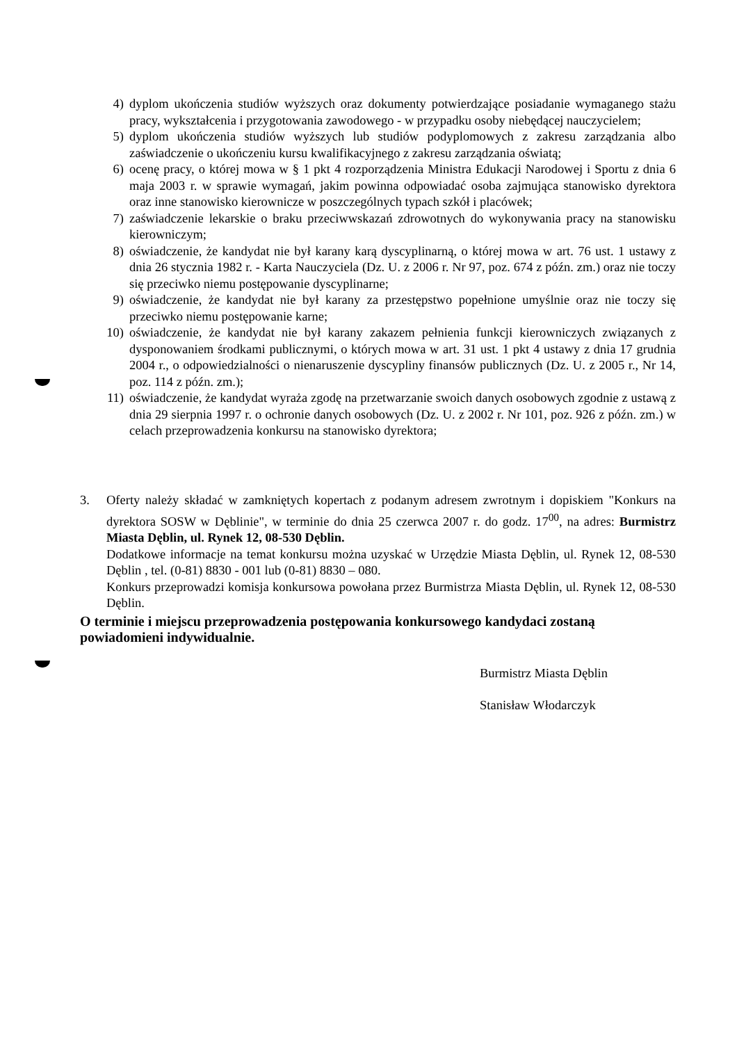4) dyplom ukończenia studiów wyższych oraz dokumenty potwierdzające posiadanie wymaganego stażu pracy, wykształcenia i przygotowania zawodowego - w przypadku osoby niebędącej nauczycielem;
5) dyplom ukończenia studiów wyższych lub studiów podyplomowych z zakresu zarządzania albo zaświadczenie o ukończeniu kursu kwalifikacyjnego z zakresu zarządzania oświatą;
6) ocenę pracy, o której mowa w § 1 pkt 4 rozporządzenia Ministra Edukacji Narodowej i Sportu z dnia 6 maja 2003 r. w sprawie wymagań, jakim powinna odpowiadać osoba zajmująca stanowisko dyrektora oraz inne stanowisko kierownicze w poszczególnych typach szkół i placówek;
7) zaświadczenie lekarskie o braku przeciwwskazań zdrowotnych do wykonywania pracy na stanowisku kierowniczym;
8) oświadczenie, że kandydat nie był karany karą dyscyplinarną, o której mowa w art. 76 ust. 1 ustawy z dnia 26 stycznia 1982 r. - Karta Nauczyciela (Dz. U. z 2006 r. Nr 97, poz. 674 z późn. zm.) oraz nie toczy się przeciwko niemu postępowanie dyscyplinarne;
9) oświadczenie, że kandydat nie był karany za przestępstwo popełnione umyślnie oraz nie toczy się przeciwko niemu postępowanie karne;
10) oświadczenie, że kandydat nie był karany zakazem pełnienia funkcji kierowniczych związanych z dysponowaniem środkami publicznymi, o których mowa w art. 31 ust. 1 pkt 4 ustawy z dnia 17 grudnia 2004 r., o odpowiedzialności o nienaruszenie dyscypliny finansów publicznych (Dz. U. z 2005 r., Nr 14, poz. 114 z późn. zm.);
11) oświadczenie, że kandydat wyraża zgodę na przetwarzanie swoich danych osobowych zgodnie z ustawą z dnia 29 sierpnia 1997 r. o ochronie danych osobowych (Dz. U. z 2002 r. Nr 101, poz. 926 z późn. zm.) w celach przeprowadzenia konkursu na stanowisko dyrektora;
3. Oferty należy składać w zamkniętych kopertach z podanym adresem zwrotnym i dopiskiem "Konkurs na dyrektora SOSW w Dęblinie", w terminie do dnia 25 czerwca 2007 r. do godz. 17<sup>00</sup>, na adres: Burmistrz Miasta Dęblin, ul. Rynek 12, 08-530 Dęblin.
Dodatkowe informacje na temat konkursu można uzyskać w Urzędzie Miasta Dęblin, ul. Rynek 12, 08-530 Dęblin , tel. (0-81) 8830 - 001 lub (0-81) 8830 – 080.
Konkurs przeprowadzi komisja konkursowa powołana przez Burmistrza Miasta Dęblin, ul. Rynek 12, 08-530 Dęblin.
O terminie i miejscu przeprowadzenia postępowania konkursowego kandydaci zostaną powiadomieni indywidualnie.
Burmistrz Miasta Dęblin
Stanisław Włodarczyk